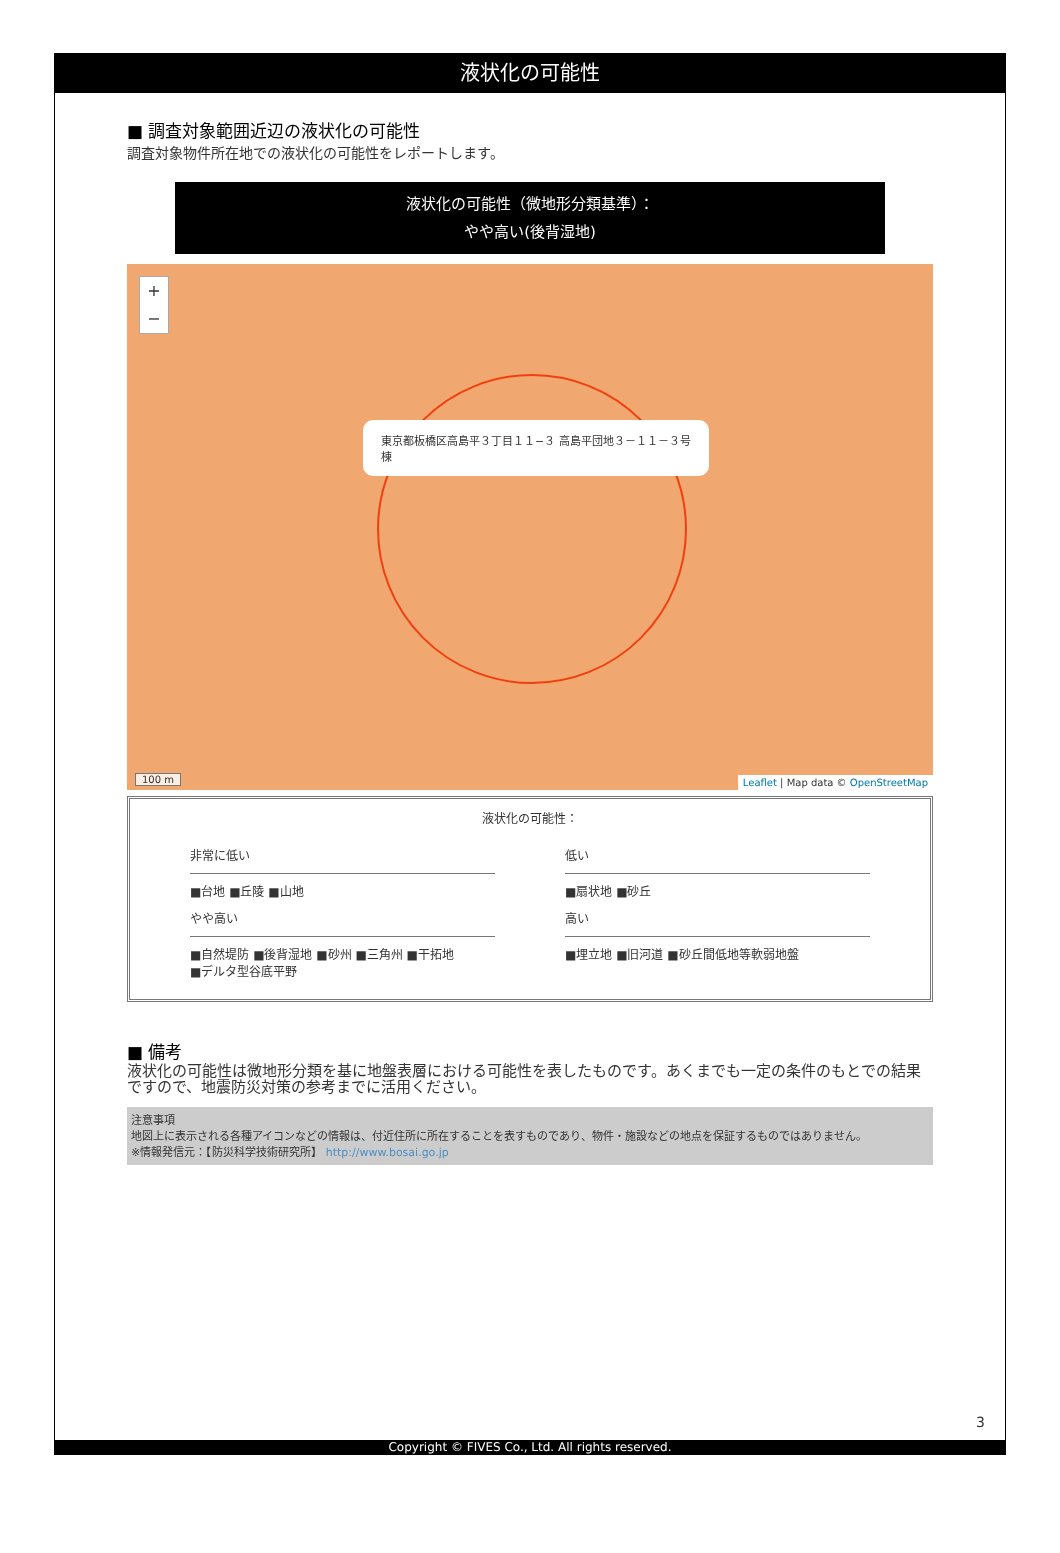液状化の可能性
■ 調査対象範囲近辺の液状化の可能性
調査対象物件所在地での液状化の可能性をレポートします。
液状化の可能性（微地形分類基準）：
やや高い(後背湿地)
+
−
東京都板橋区高島平３丁目１１−３ 高島平団地３－１１－３号棟
100 m
Leaflet | Map data © OpenStreetMap
液状化の可能性：
非常に低い
■台地 ■丘陵 ■山地
低い
■扇状地 ■砂丘
やや高い
■自然堤防 ■後背湿地 ■砂州 ■三角州 ■干拓地
■デルタ型谷底平野
高い
■埋立地 ■旧河道 ■砂丘間低地等軟弱地盤
■ 備考
液状化の可能性は微地形分類を基に地盤表層における可能性を表したものです。あくまでも一定の条件のもとでの結果ですので、地震防災対策の参考までに活用ください。
注意事項
地図上に表示される各種アイコンなどの情報は、付近住所に所在することを表すものであり、物件・施設などの地点を保証するものではありません。
※情報発信元：【防災科学技術研究所】 http://www.bosai.go.jp
3
Copyright © FIVES Co., Ltd. All rights reserved.